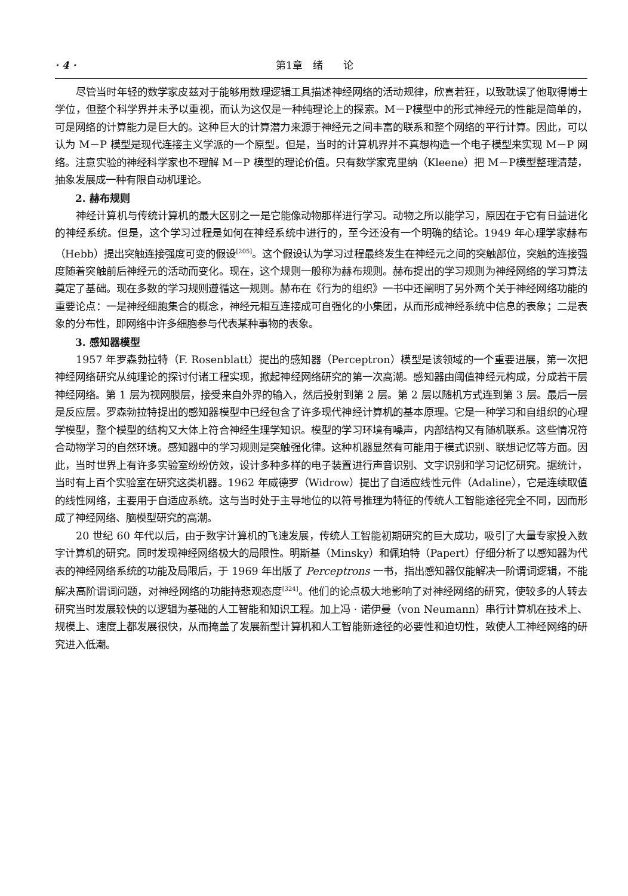· 4 · 第1章　绪　　论
尽管当时年轻的数学家皮兹对于能够用数理逻辑工具描述神经网络的活动规律，欣喜若狂，以致耽误了他取得博士学位，但整个科学界并未予以重视，而认为这仅是一种纯理论上的探索。M－P模型中的形式神经元的性能是简单的，可是网络的计算能力是巨大的。这种巨大的计算潜力来源于神经元之间丰富的联系和整个网络的平行计算。因此，可以认为 M－P 模型是现代连接主义学派的一个原型。但是，当时的计算机界并不真想构造一个电子模型来实现 M－P 网络。注意实验的神经科学家也不理解 M－P 模型的理论价值。只有数学家克里纳（Kleene）把 M－P模型整理清楚，抽象发展成一种有限自动机理论。
2. 赫布规则
神经计算机与传统计算机的最大区别之一是它能像动物那样进行学习。动物之所以能学习，原因在于它有日益进化的神经系统。但是，这个学习过程是如何在神经系统中进行的，至今还没有一个明确的结论。1949 年心理学家赫布（Hebb）提出突触连接强度可变的假设<sup>[205]</sup>。这个假设认为学习过程最终发生在神经元之间的突触部位，突触的连接强度随着突触前后神经元的活动而变化。现在，这个规则一般称为赫布规则。赫布提出的学习规则为神经网络的学习算法奠定了基础。现在多数的学习规则遵循这一规则。赫布在《行为的组织》一书中还阐明了另外两个关于神经网络功能的重要论点：一是神经细胞集合的概念，神经元相互连接成可自强化的小集团，从而形成神经系统中信息的表象；二是表象的分布性，即网络中许多细胞参与代表某种事物的表象。
3. 感知器模型
1957 年罗森勃拉特（F. Rosenblatt）提出的感知器（Perceptron）模型是该领域的一个重要进展，第一次把神经网络研究从纯理论的探讨付诸工程实现，掀起神经网络研究的第一次高潮。感知器由阈值神经元构成，分成若干层神经网络。第 1 层为视网膜层，接受来自外界的输入，然后投射到第 2 层。第 2 层以随机方式连到第 3 层。最后一层是反应层。罗森勃拉特提出的感知器模型中已经包含了许多现代神经计算机的基本原理。它是一种学习和自组织的心理学模型，整个模型的结构又大体上符合神经生理学知识。模型的学习环境有噪声，内部结构又有随机联系。这些情况符合动物学习的自然环境。感知器中的学习规则是突触强化律。这种机器显然有可能用于模式识别、联想记忆等方面。因此，当时世界上有许多实验室纷纷仿效，设计多种多样的电子装置进行声音识别、文字识别和学习记忆研究。据统计，当时有上百个实验室在研究这类机器。1962 年威德罗（Widrow）提出了自适应线性元件（Adaline），它是连续取值的线性网络，主要用于自适应系统。这与当时处于主导地位的以符号推理为特征的传统人工智能途径完全不同，因而形成了神经网络、脑模型研究的高潮。
20 世纪 60 年代以后，由于数字计算机的飞速发展，传统人工智能初期研究的巨大成功，吸引了大量专家投入数字计算机的研究。同时发现神经网络极大的局限性。明斯基（Minsky）和佩珀特（Papert）仔细分析了以感知器为代表的神经网络系统的功能及局限后，于 1969 年出版了 Perceptrons 一书，指出感知器仅能解决一阶谓词逻辑，不能解决高阶谓词问题，对神经网络的功能持悲观态度<sup>[324]</sup>。他们的论点极大地影响了对神经网络的研究，使较多的人转去研究当时发展较快的以逻辑为基础的人工智能和知识工程。加上冯 · 诺伊曼（von Neumann）串行计算机在技术上、规模上、速度上都发展很快，从而掩盖了发展新型计算机和人工智能新途径的必要性和迫切性，致使人工神经网络的研究进入低潮。